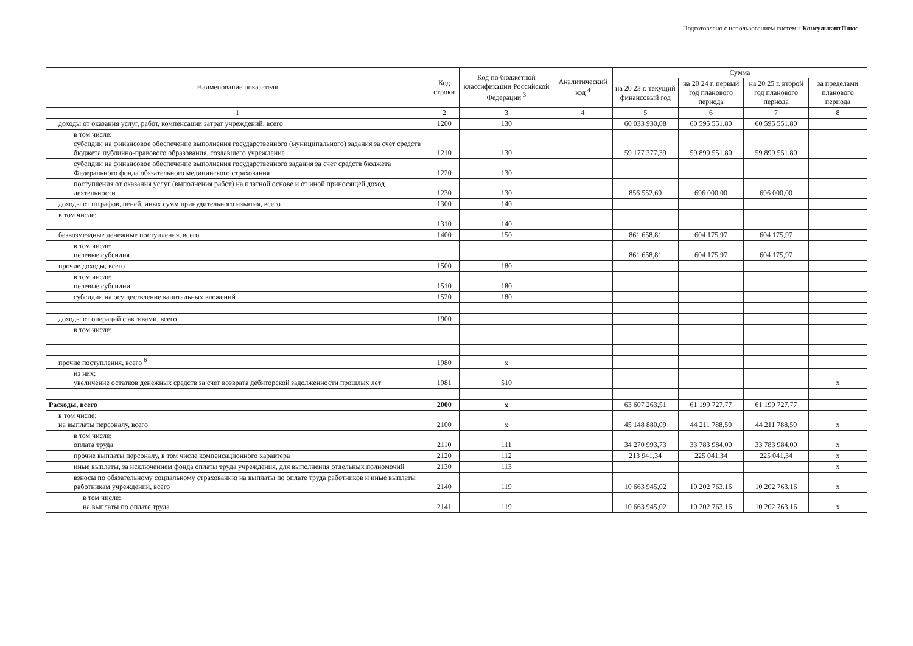Подготовлено с использованием системы КонсультантПлюс
| Наименование показателя | Код строки | Код по бюджетной классификации Российской Федерации <sup>3</sup> | Аналитический код <sup>4</sup> | Сумма | | | |
| --- | --- | --- | --- | --- | --- | --- | --- |
| | | | | на 20 23 г. текущий финансовый год | на 20 24 г. первый год планового периода | на 20 25 г. второй год планового периода | за пределами планового периода |
| 1 | 2 | 3 | 4 | 5 | 6 | 7 | 8 |
| доходы от оказания услуг, работ, компенсации затрат учреждений, всего | 1200 | 130 | | 60 033 930,08 | 60 595 551,80 | 60 595 551,80 | |
| в том числе: субсидии на финансовое обеспечение выполнения государственного (муниципального) задания за счет средств бюджета публично-правового образования, создавшего учреждение | 1210 | 130 | | 59 177 377,39 | 59 899 551,80 | 59 899 551,80 | |
| субсидии на финансовое обеспечение выполнения государственного задания за счет средств бюджета Федерального фонда обязательного медицинского страхования | 1220 | 130 | | | | | |
| поступления от оказания услуг (выполнения работ) на платной основе и от иной приносящей доход деятельности | 1230 | 130 | | 856 552,69 | 696 000,00 | 696 000,00 | |
| доходы от штрафов, пеней, иных сумм принудительного изъятия, всего | 1300 | 140 | | | | | |
| в том числе: | 1310 | 140 | | | | | |
| безвозмездные денежные поступления, всего | 1400 | 150 | | 861 658,81 | 604 175,97 | 604 175,97 | |
| в том числе: целевые субсидия | | | | 861 658,81 | 604 175,97 | 604 175,97 | |
| прочие доходы, всего | 1500 | 180 | | | | | |
| в том числе: целевые субсидии | 1510 | 180 | | | | | |
| субсидии на осуществление капитальных вложений | 1520 | 180 | | | | | |
| доходы от операций с активами, всего | 1900 | | | | | | |
| в том числе: | | | | | | | |
| прочие поступления, всего <sup>6</sup> | 1980 | x | | | | | |
| из них: увеличение остатков денежных средств за счет возврата дебиторской задолженности прошлых лет | 1981 | 510 | | | | | x |
| Расходы, всего | 2000 | x | | 63 607 263,51 | 61 199 727,77 | 61 199 727,77 | |
| в том числе: на выплаты персоналу, всего | 2100 | x | | 45 148 880,09 | 44 211 788,50 | 44 211 788,50 | x |
| в том числе: оплата труда | 2110 | 111 | | 34 270 993,73 | 33 783 984,00 | 33 783 984,00 | x |
| прочие выплаты персоналу, в том числе компенсационного характера | 2120 | 112 | | 213 941,34 | 225 041,34 | 225 041,34 | x |
| иные выплаты, за исключением фонда оплаты труда учреждения, для выполнения отдельных полномочий | 2130 | 113 | | | | | x |
| взносы по обязательному социальному страхованию на выплаты по оплате труда работников и иные выплаты работникам учреждений, всего | 2140 | 119 | | 10 663 945,02 | 10 202 763,16 | 10 202 763,16 | x |
| в том числе: на выплаты по оплате труда | 2141 | 119 | | 10 663 945,02 | 10 202 763,16 | 10 202 763,16 | x |